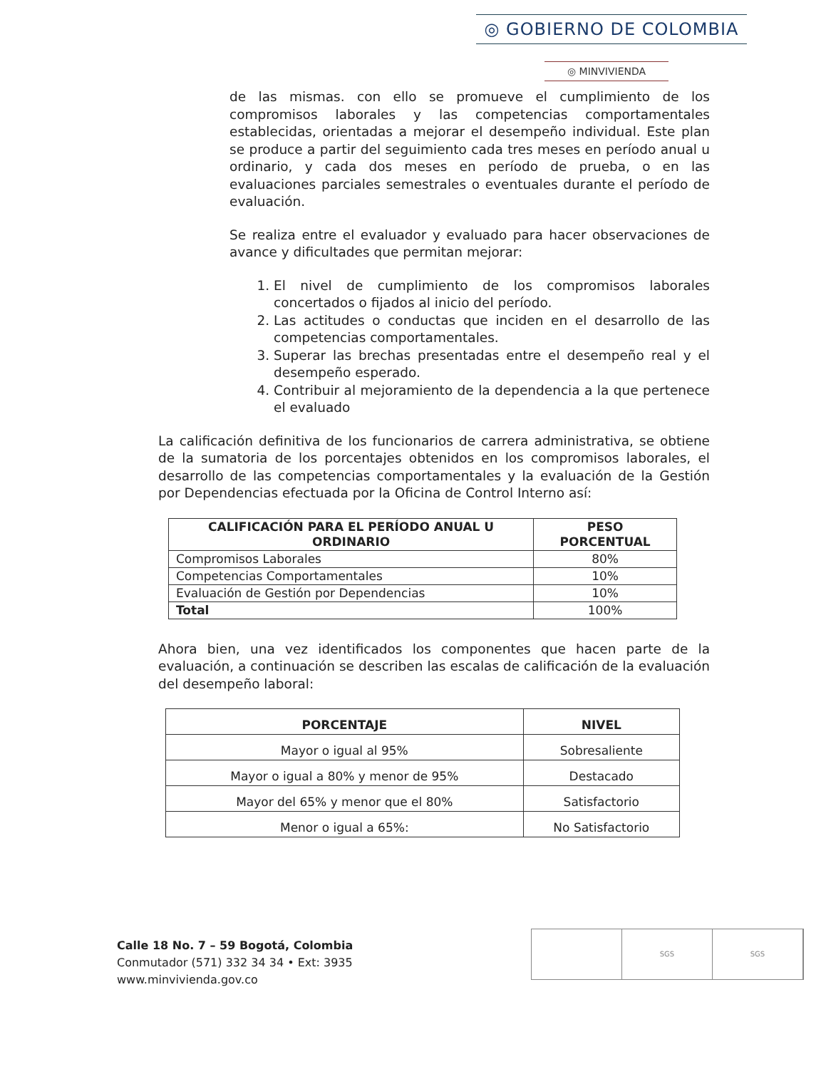◎ GOBIERNO DE COLOMBIA
◎ MINVIVIENDA
de las mismas. con ello se promueve el cumplimiento de los compromisos laborales y las competencias comportamentales establecidas, orientadas a mejorar el desempeño individual. Este plan se produce a partir del seguimiento cada tres meses en período anual u ordinario, y cada dos meses en período de prueba, o en las evaluaciones parciales semestrales o eventuales durante el período de evaluación.
Se realiza entre el evaluador y evaluado para hacer observaciones de avance y dificultades que permitan mejorar:
1. El nivel de cumplimiento de los compromisos laborales concertados o fijados al inicio del período.
2. Las actitudes o conductas que inciden en el desarrollo de las competencias comportamentales.
3. Superar las brechas presentadas entre el desempeño real y el desempeño esperado.
4. Contribuir al mejoramiento de la dependencia a la que pertenece el evaluado
La calificación definitiva de los funcionarios de carrera administrativa, se obtiene de la sumatoria de los porcentajes obtenidos en los compromisos laborales, el desarrollo de las competencias comportamentales y la evaluación de la Gestión por Dependencias efectuada por la Oficina de Control Interno así:
| CALIFICACIÓN PARA EL PERÍODO ANUAL U ORDINARIO | PESO PORCENTUAL |
| --- | --- |
| Compromisos Laborales | 80% |
| Competencias Comportamentales | 10% |
| Evaluación de Gestión por Dependencias | 10% |
| Total | 100% |
Ahora bien, una vez identificados los componentes que hacen parte de la evaluación, a continuación se describen las escalas de calificación de la evaluación del desempeño laboral:
| PORCENTAJE | NIVEL |
| --- | --- |
| Mayor o igual al 95% | Sobresaliente |
| Mayor o igual a 80% y menor de 95% | Destacado |
| Mayor del 65% y menor que el 80% | Satisfactorio |
| Menor o igual a 65%: | No Satisfactorio |
Calle 18 No. 7 – 59 Bogotá, Colombia
Conmutador (571) 332 34 34 • Ext: 3935
www.minvivienda.gov.co
SGS SGS